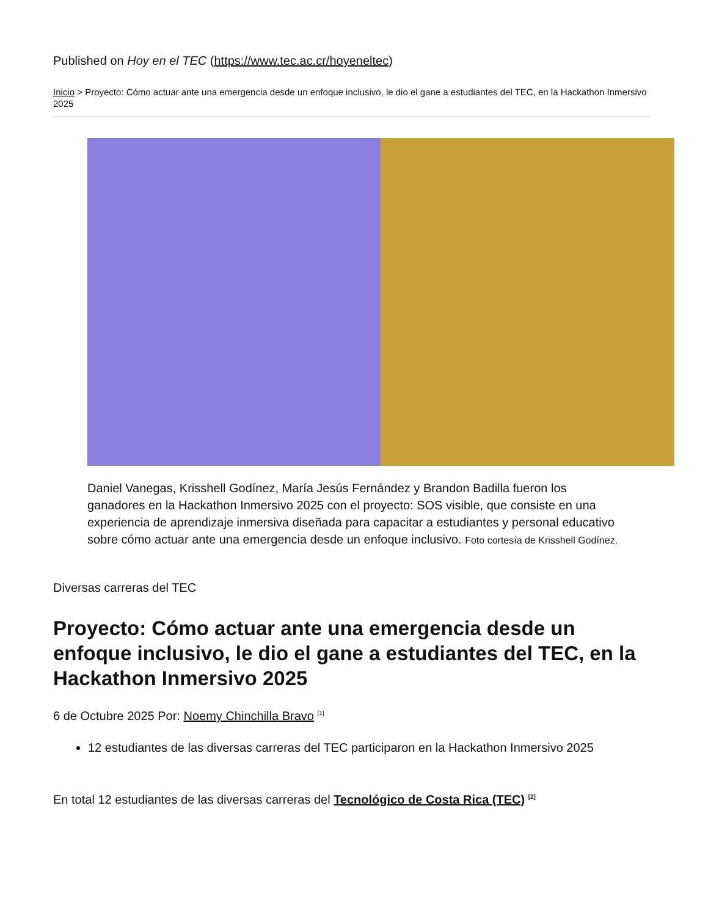Published on Hoy en el TEC (https://www.tec.ac.cr/hoyeneltec)
Inicio > Proyecto: Cómo actuar ante una emergencia desde un enfoque inclusivo, le dio el gane a estudiantes del TEC, en la Hackathon Inmersivo 2025
Daniel Vanegas, Krisshell Godínez, María Jesús Fernández y Brandon Badilla fueron los ganadores en la Hackathon Inmersivo 2025 con el proyecto: SOS visible, que consiste en una experiencia de aprendizaje inmersiva diseñada para capacitar a estudiantes y personal educativo sobre cómo actuar ante una emergencia desde un enfoque inclusivo. Foto cortesía de Krisshell Godínez.
Diversas carreras del TEC
Proyecto: Cómo actuar ante una emergencia desde un enfoque inclusivo, le dio el gane a estudiantes del TEC, en la Hackathon Inmersivo 2025
6 de Octubre 2025 Por: Noemy Chinchilla Bravo <sup>[1]</sup>
12 estudiantes de las diversas carreras del TEC participaron en la Hackathon Inmersivo 2025
En total 12 estudiantes de las diversas carreras del Tecnológico de Costa Rica (TEC) <sup>[2]</sup>